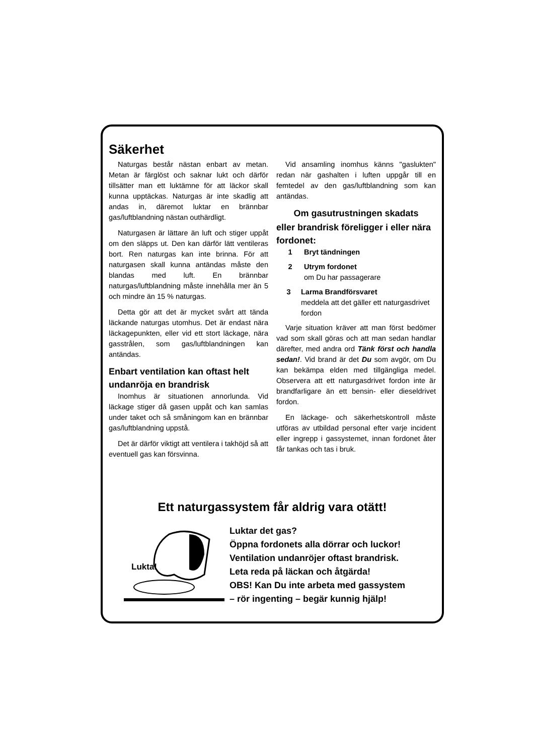Säkerhet
Naturgas består nästan enbart av metan. Metan är färglöst och saknar lukt och därför tillsätter man ett luktämne för att läckor skall kunna upptäckas. Naturgas är inte skadlig att andas in, däremot luktar en brännbar gas/luftblandning nästan outhärdligt.
Naturgasen är lättare än luft och stiger uppåt om den släpps ut. Den kan därför lätt ventileras bort. Ren naturgas kan inte brinna. För att naturgasen skall kunna antändas måste den blandas med luft. En brännbar naturgas/luftblandning måste innehålla mer än 5 och mindre än 15 % naturgas.
Detta gör att det är mycket svårt att tända läckande naturgas utomhus. Det är endast nära läckagepunkten, eller vid ett stort läckage, nära gasstrålen, som gas/luftblandningen kan antändas.
Enbart ventilation kan oftast helt undanröja en brandrisk
Inomhus är situationen annorlunda. Vid läckage stiger då gasen uppåt och kan samlas under taket och så småningom kan en brännbar gas/luftblandning uppstå.
Det är därför viktigt att ventilera i takhöjd så att eventuell gas kan försvinna.
Vid ansamling inomhus känns "gaslukten" redan när gashalten i luften uppgår till en femtedel av den gas/luftblandning som kan antändas.
Om gasutrustningen skadats
eller brandrisk föreligger i eller nära fordonet:
1 Bryt tändningen
2 Utrym fordonet
om Du har passagerare
3 Larma Brandförsvaret
meddela att det gäller ett naturgasdrivet fordon
Varje situation kräver att man först bedömer vad som skall göras och att man sedan handlar därefter, med andra ord Tänk först och handla sedan!. Vid brand är det Du som avgör, om Du kan bekämpa elden med tillgängliga medel. Observera att ett naturgasdrivet fordon inte är brandfarligare än ett bensin- eller dieseldrivet fordon.
En läckage- och säkerhetskontroll måste utföras av utbildad personal efter varje incident eller ingrepp i gassystemet, innan fordonet åter får tankas och tas i bruk.
Ett naturgassystem får aldrig vara otätt!
Lukta!
Luktar det gas?
Öppna fordonets alla dörrar och luckor!
Ventilation undanröjer oftast brandrisk.
Leta reda på läckan och åtgärda!
OBS! Kan Du inte arbeta med gassystem
– rör ingenting – begär kunnig hjälp!